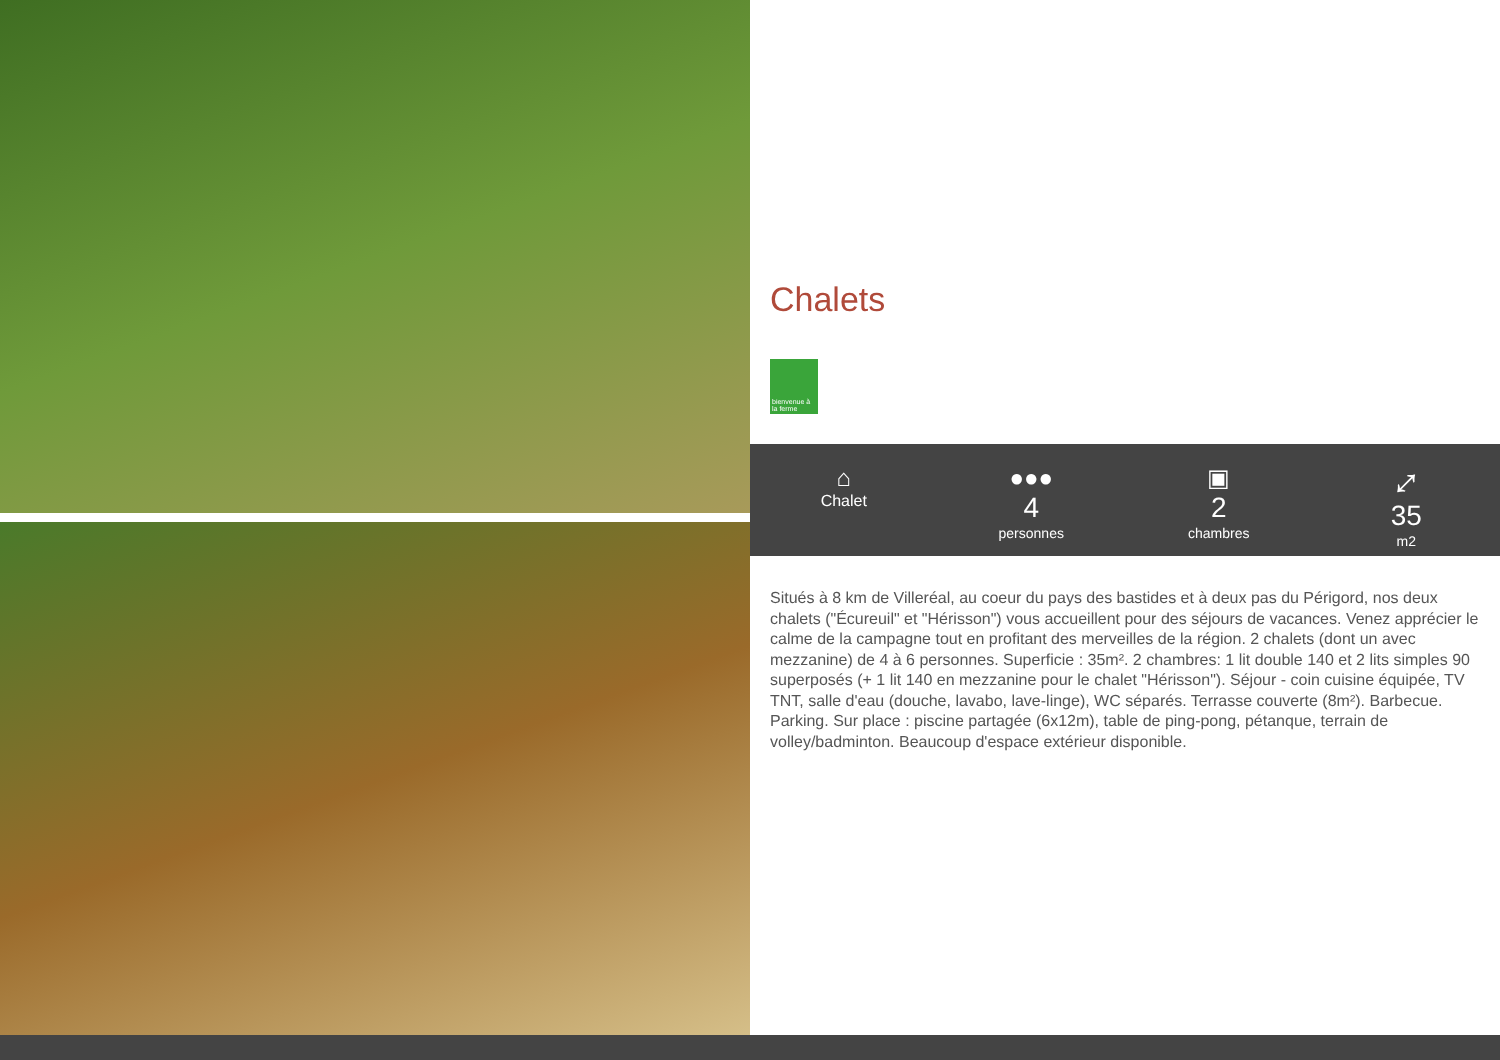Chalets
bienvenue à la ferme
⌂
Chalet
●●●
4
personnes
▣
2
chambres
⤢
35
m2
Situés à 8 km de Villeréal, au coeur du pays des bastides et à deux pas du Périgord, nos deux chalets ("Écureuil" et "Hérisson") vous accueillent pour des séjours de vacances. Venez apprécier le calme de la campagne tout en profitant des merveilles de la région. 2 chalets (dont un avec mezzanine) de 4 à 6 personnes. Superficie : 35m². 2 chambres: 1 lit double 140 et 2 lits simples 90 superposés (+ 1 lit 140 en mezzanine pour le chalet "Hérisson"). Séjour - coin cuisine équipée, TV TNT, salle d'eau (douche, lavabo, lave-linge), WC séparés. Terrasse couverte (8m²). Barbecue. Parking. Sur place : piscine partagée (6x12m), table de ping-pong, pétanque, terrain de volley/badminton. Beaucoup d'espace extérieur disponible.